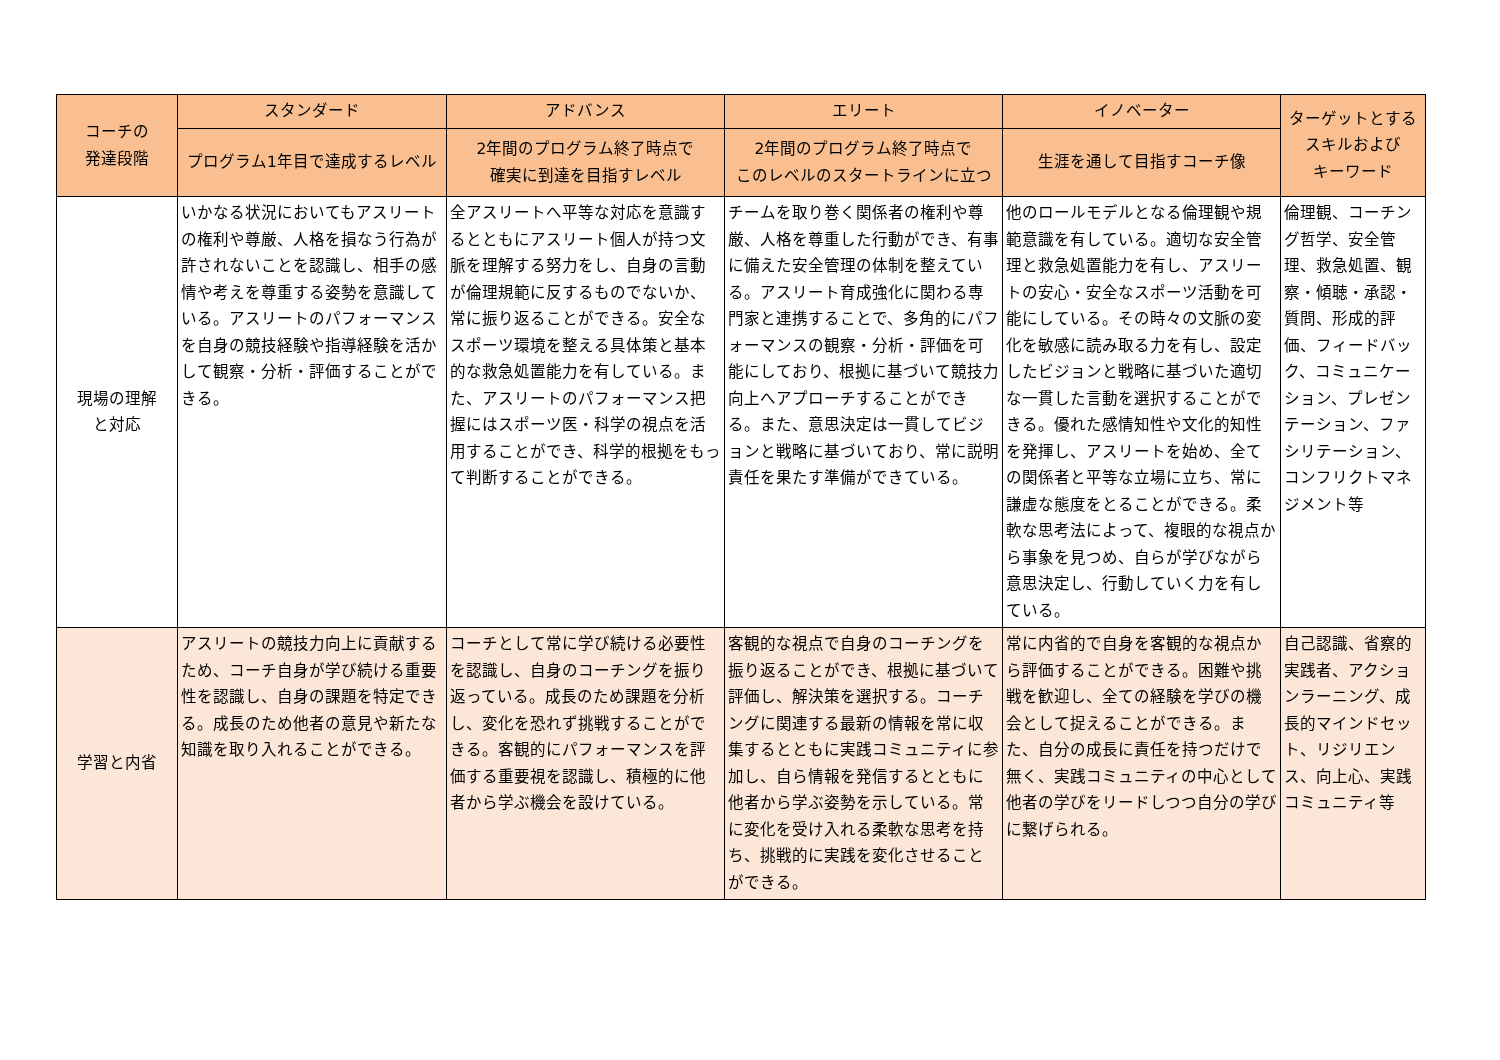| コーチの 発達段階 | スタンダード | アドバンス | エリート | イノベーター | ターゲットとする スキルおよび キーワード |
| --- | --- | --- | --- | --- | --- |
| | プログラム1年目で達成するレベル | 2年間のプログラム終了時点で 確実に到達を目指すレベル | 2年間のプログラム終了時点で このレベルのスタートラインに立つ | 生涯を通して目指すコーチ像 | |
| 現場の理解 と対応 | いかなる状況においてもアスリートの権利や尊厳、人格を損なう行為が許されないことを認識し、相手の感情や考えを尊重する姿勢を意識している。アスリートのパフォーマンスを自身の競技経験や指導経験を活かして観察・分析・評価することができる。 | 全アスリートへ平等な対応を意識するとともにアスリート個人が持つ文脈を理解する努力をし、自身の言動が倫理規範に反するものでないか、常に振り返ることができる。安全なスポーツ環境を整える具体策と基本的な救急処置能力を有している。また、アスリートのパフォーマンス把握にはスポーツ医・科学の視点を活用することができ、科学的根拠をもって判断することができる。 | チームを取り巻く関係者の権利や尊厳、人格を尊重した行動ができ、有事に備えた安全管理の体制を整えている。アスリート育成強化に関わる専門家と連携することで、多角的にパフォーマンスの観察・分析・評価を可能にしており、根拠に基づいて競技力向上へアプローチすることができる。また、意思決定は一貫してビジョンと戦略に基づいており、常に説明責任を果たす準備ができている。 | 他のロールモデルとなる倫理観や規範意識を有している。適切な安全管理と救急処置能力を有し、アスリートの安心・安全なスポーツ活動を可能にしている。その時々の文脈の変化を敏感に読み取る力を有し、設定したビジョンと戦略に基づいた適切な一貫した言動を選択することができる。優れた感情知性や文化的知性を発揮し、アスリートを始め、全ての関係者と平等な立場に立ち、常に謙虚な態度をとることができる。柔軟な思考法によって、複眼的な視点から事象を見つめ、自らが学びながら意思決定し、行動していく力を有している。 | 倫理観、コーチング哲学、安全管理、救急処置、観察・傾聴・承認・質問、形成的評価、フィードバック、コミュニケーション、プレゼンテーション、ファシリテーション、コンフリクトマネジメント等 |
| 学習と内省 | アスリートの競技力向上に貢献するため、コーチ自身が学び続ける重要性を認識し、自身の課題を特定できる。成長のため他者の意見や新たな知識を取り入れることができる。 | コーチとして常に学び続ける必要性を認識し、自身のコーチングを振り返っている。成長のため課題を分析し、変化を恐れず挑戦することができる。客観的にパフォーマンスを評価する重要視を認識し、積極的に他者から学ぶ機会を設けている。 | 客観的な視点で自身のコーチングを振り返ることができ、根拠に基づいて評価し、解決策を選択する。コーチングに関連する最新の情報を常に収集するとともに実践コミュニティに参加し、自ら情報を発信するとともに他者から学ぶ姿勢を示している。常に変化を受け入れる柔軟な思考を持ち、挑戦的に実践を変化させることができる。 | 常に内省的で自身を客観的な視点から評価することができる。困難や挑戦を歓迎し、全ての経験を学びの機会として捉えることができる。また、自分の成長に責任を持つだけで無く、実践コミュニティの中心として他者の学びをリードしつつ自分の学びに繋げられる。 | 自己認識、省察的実践者、アクションラーニング、成長的マインドセット、リジリエンス、向上心、実践コミュニティ等 |